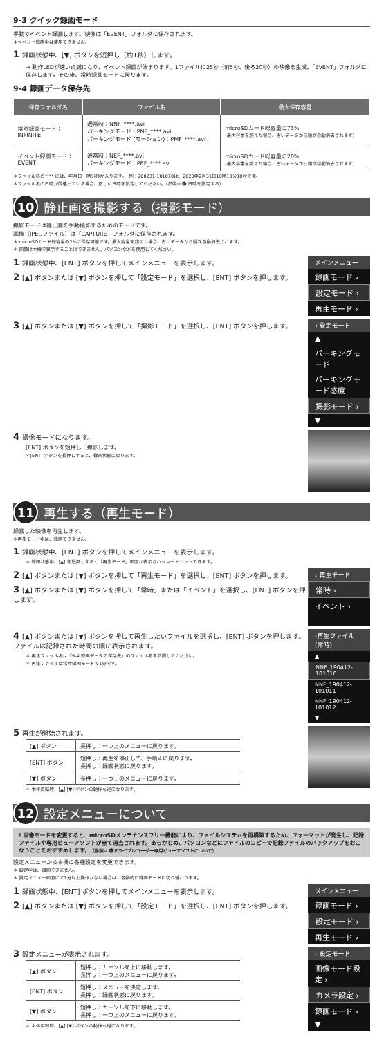9-3 クイック録画モード
手動でイベント録画します。映像は「EVENT」フォルダに保存されます。
＊イベント録画中は使用できません。
1 録画状態中、[▼] ボタンを短押し（約1秒）します。
→ 動作LEDが速い点滅になり、イベント録画が始まります。1ファイルに25秒（前5秒、後ろ20秒）の映像を生成、「EVENT」フォルダに保存します。その後、常時録画モードに戻ります。
9-4 録画データ保存先
| 保存フォルダ名 | ファイル名 | 最大保存容量 |
| --- | --- | --- |
| 常時録画モード： INFINITE | 通常時：NNF_****.avi パーキングモード：PNF_****.avi パーキングモード (モーション)：PMF_****.avi | microSDカード総容量の73% (最大容量を超えた場合、古いデータから順次自動消去されます) |
| イベント録画モード： EVENT | 通常時：NEF_****.avi パーキングモード：PEF_****.avi | microSDカード総容量の20% (最大容量を超えた場合、古いデータから順次自動消去されます) |
＊ファイル名の**** には、年月日－時分秒が入ります。　例：200231-101010は、2020年2月31日10時10分10秒です。
＊ファイル名の日時が間違っている場合、正しい日時を設定してください。（参照⇨ ⓭ 日時を設定する）
10 静止画を撮影する（撮影モード）
撮影モードは静止画を手動撮影するためのモードです。
画像（JPEGファイル）は「CAPTURE」フォルダに保存されます。
＊ microSDカード総容量の2%に保存可能です。最大容量を超えた場合、古いデータから順次自動消去されます。
＊ 画像は本機で表示することはできません。パソコンなどを使用してください。
1 録画状態中、[ENT] ボタンを押してメインメニューを表示します。
2 [▲] ボタンまたは [▼] ボタンを押して「設定モード」を選択し、[ENT] ボタンを押します。
メインメニュー
録画モード ›
設定モード ›
再生モード ›
3 [▲] ボタンまたは [▼] ボタンを押して「撮影モード」を選択し、[ENT] ボタンを押します。
‹ 設定モード
▲
パーキングモード
パーキングモード感度
撮影モード ›
▼
4 撮像モードになります。
[ENT] ボタンを短押し：撮影します。
＊[ENT] ボタンを長押しすると、録画状態に戻ります。
11 再生する（再生モード）
録画した映像を再生します。
＊再生モード中は、録画できません。
1 録画状態中、[ENT] ボタンを押してメインメニューを表示します。
＊ 録画状態中、[▲] を短押しすると「再生モード」画面が表示されショートカットできます。
2 [▲] ボタンまたは [▼] ボタンを押して「再生モード」を選択し、[ENT] ボタンを押します。
3 [▲] ボタンまたは [▼] ボタンを押して「常時」または「イベント」を選択し、[ENT] ボタンを押します。
‹ 再生モード
常時 ›
イベント ›
4 [▲] ボタンまたは [▼] ボタンを押して再生したいファイルを選択し、[ENT] ボタンを押します。ファイルは記録された時間の順に表示されます。
＊ 再生ファイル名は「9-4 録画データの保存先」のファイル名を参照してください。
＊ 再生ファイルは常時録画モードで1分です。
‹再生ファイル(常時)
▲
NNF_190412-101010
NNF_190412-101011
NNF_190412-101012
▼
5 再生が開始されます。
| [▲] ボタン | 長押し：一つ上のメニューに戻ります。 |
| [ENT] ボタン | 短押し：再生を停止して、手順４に戻ります。 長押し：録画状態に戻ります。 |
| [▼] ボタン | 長押し：一つ上のメニューに戻ります。 |
＊ 本体反転時、[▲] [▼] ボタンの動作も逆になります。
12 設定メニューについて
! 画像モードを変更すると、microSDメンテナンスフリー機能により、ファイルシステムを再構築するため、フォーマットが発生し、記録ファイルや専用ビューアソフトが全て消去されます。あらかじめ、パソコンなどにファイルのコピーで記録ファイルのバックアップをおこなうことをおすすめします。（参照⇨ ⓱ドライブレコーダー専用ビューアソフトについて）
設定メニューから本機の各種設定を変更できます。
＊ 設定中は、録画できません。
＊ 設定メニュー画面にて1分以上操作がない場合は、自動的に録画モードに切り替わります。
1 録画状態中、[ENT] ボタンを押してメインメニューを表示します。
2 [▲] ボタンまたは [▼] ボタンを押して「設定モード」を選択し、[ENT] ボタンを押します。
メインメニュー
録画モード ›
設定モード ›
再生モード ›
3 設定メニューが表示されます。
| [▲] ボタン | 短押し：カーソルを上に移動します。 長押し：一つ上のメニューに戻ります。 |
| [ENT] ボタン | 短押し：メニューを決定します。 長押し：録画状態に戻ります。 |
| [▼] ボタン | 短押し：カーソルを下に移動します。 長押し：一つ上のメニューに戻ります。 |
＊ 本体反転時、[▲] [▼] ボタンの動作も逆になります。
‹ 設定モード
画像モード設定 ›
カメラ設定 ›
録画モード ›
▼